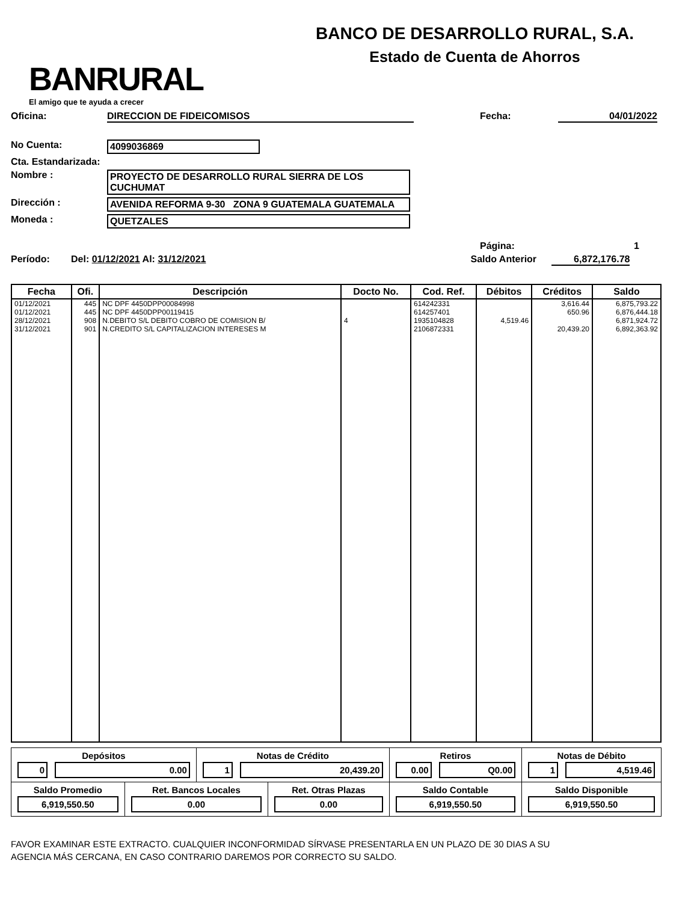BANRURAL
El amigo que te ayuda a crecer
BANCO DE DESARROLLO RURAL, S.A.
Estado de Cuenta de Ahorros
Oficina: DIRECCION DE FIDEICOMISOS Fecha: 04/01/2022
No Cuenta: 4099036869
Cta. Estandarizada:
Nombre : PROYECTO DE DESARROLLO RURAL SIERRA DE LOS CUCHUMAT
Dirección : AVENIDA REFORMA 9-30 ZONA 9 GUATEMALA GUATEMALA
Moneda : QUETZALES
Página: 1
Período: Del: 01/12/2021 Al: 31/12/2021 Saldo Anterior 6,872,176.78
| Fecha | Ofi. | Descripción | Docto No. | Cod. Ref. | Débitos | Créditos | Saldo |
| --- | --- | --- | --- | --- | --- | --- | --- |
| 01/12/2021 | 445 | NC DPF 4450DPP00084998 | | 614242331 | | 3,616.44 | 6,875,793.22 |
| 01/12/2021 | 445 | NC DPF 4450DPP00119415 | | 614257401 | | 650.96 | 6,876,444.18 |
| 28/12/2021 | 908 | N.DEBITO S/L DEBITO COBRO DE COMISION B/ | 4 | 1935104828 | 4,519.46 | | 6,871,924.72 |
| 31/12/2021 | 901 | N.CREDITO S/L CAPITALIZACION INTERESES M | | 2106872331 | | 20,439.20 | 6,892,363.92 |
| Depósitos 0 0.00 | | Notas de Crédito 1 20,439.20 | | Retiros 0.00 Q0.00 | Notas de Débito 1 4,519.46 |
| Saldo Promedio 6,919,550.50 | Ret. Bancos Locales 0.00 | | Ret. Otras Plazas 0.00 | Saldo Contable 6,919,550.50 | Saldo Disponible 6,919,550.50 |
FAVOR EXAMINAR ESTE EXTRACTO. CUALQUIER INCONFORMIDAD SÍRVASE PRESENTARLA EN UN PLAZO DE 30 DIAS A SU
AGENCIA MÁS CERCANA, EN CASO CONTRARIO DAREMOS POR CORRECTO SU SALDO.